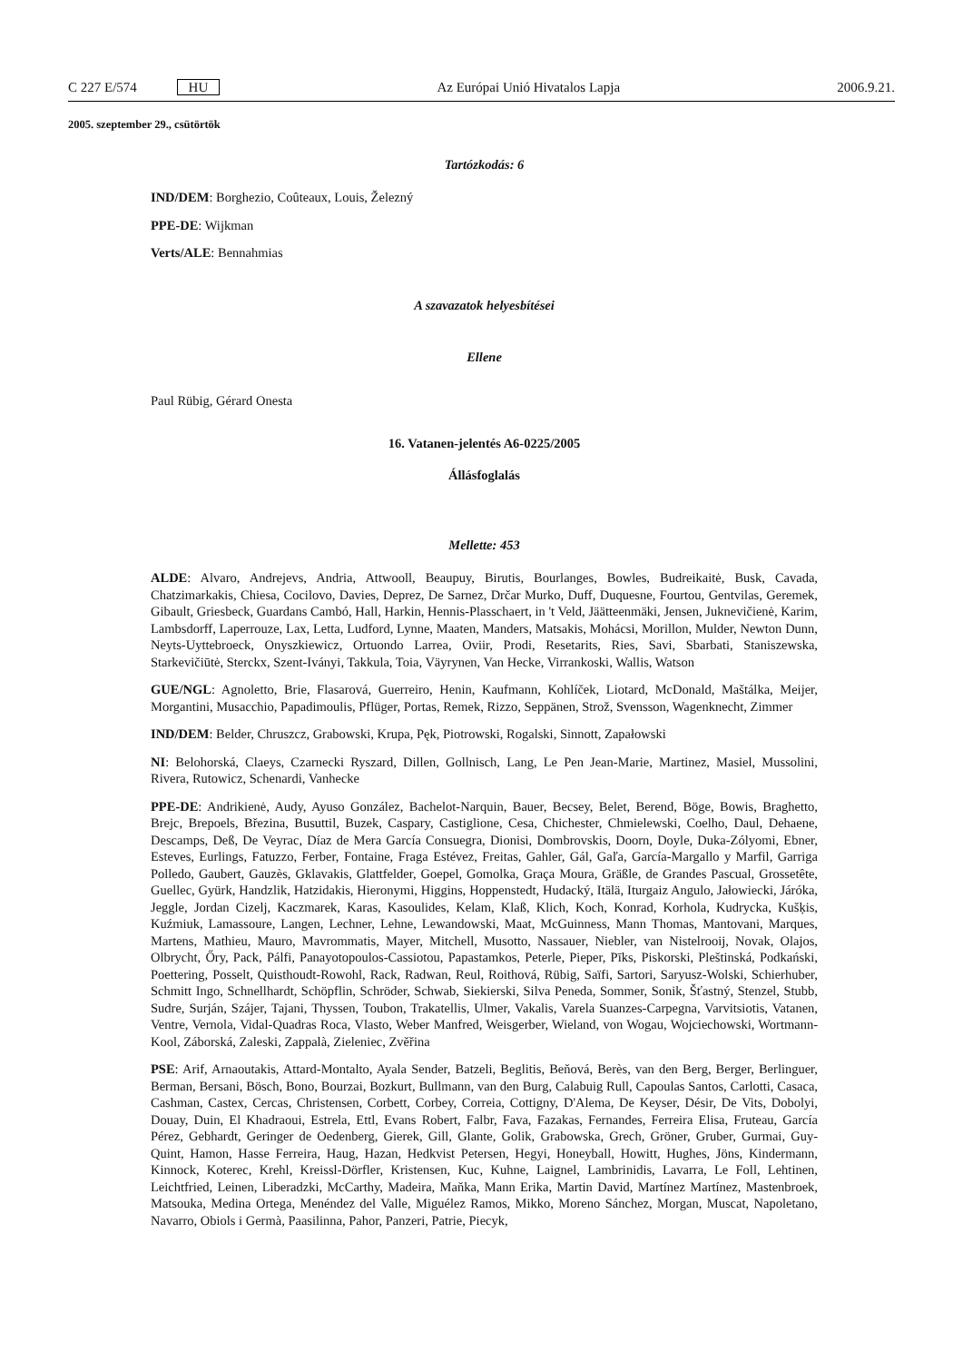C 227 E/574 HU Az Európai Unió Hivatalos Lapja 2006.9.21.
2005. szeptember 29., csütörtök
Tartózkodás: 6
IND/DEM: Borghezio, Coûteaux, Louis, Železný
PPE-DE: Wijkman
Verts/ALE: Bennahmias
A szavazatok helyesbítései
Ellene
Paul Rübig, Gérard Onesta
16. Vatanen-jelentés A6-0225/2005
Állásfoglalás
Mellette: 453
ALDE: Alvaro, Andrejevs, Andria, Attwooll, Beaupuy, Birutis, Bourlanges, Bowles, Budreikaitė, Busk, Cavada, Chatzimarkakis, Chiesa, Cocilovo, Davies, Deprez, De Sarnez, Drčar Murko, Duff, Duquesne, Fourtou, Gentvilas, Geremek, Gibault, Griesbeck, Guardans Cambó, Hall, Harkin, Hennis-Plasschaert, in 't Veld, Jäätteenmäki, Jensen, Juknevičienė, Karim, Lambsdorff, Laperrouze, Lax, Letta, Ludford, Lynne, Maaten, Manders, Matsakis, Mohácsi, Morillon, Mulder, Newton Dunn, Neyts-Uyttebroeck, Onyszkiewicz, Ortuondo Larrea, Oviir, Prodi, Resetarits, Ries, Savi, Sbarbati, Staniszewska, Starkevičiūtė, Sterckx, Szent-Iványi, Takkula, Toia, Väyrynen, Van Hecke, Virrankoski, Wallis, Watson
GUE/NGL: Agnoletto, Brie, Flasarová, Guerreiro, Henin, Kaufmann, Kohlíček, Liotard, McDonald, Maštálka, Meijer, Morgantini, Musacchio, Papadimoulis, Pflüger, Portas, Remek, Rizzo, Seppänen, Strož, Svensson, Wagenknecht, Zimmer
IND/DEM: Belder, Chruszcz, Grabowski, Krupa, Pęk, Piotrowski, Rogalski, Sinnott, Zapałowski
NI: Belohorská, Claeys, Czarnecki Ryszard, Dillen, Gollnisch, Lang, Le Pen Jean-Marie, Martinez, Masiel, Mussolini, Rivera, Rutowicz, Schenardi, Vanhecke
PPE-DE: Andrikienė, Audy, Ayuso González, Bachelot-Narquin, Bauer, Becsey, Belet, Berend, Böge, Bowis, Braghetto, Brejc, Brepoels, Březina, Busuttil, Buzek, Caspary, Castiglione, Cesa, Chichester, Chmielewski, Coelho, Daul, Dehaene, Descamps, Deß, De Veyrac, Díaz de Mera García Consuegra, Dionisi, Dombrovskis, Doorn, Doyle, Duka-Zólyomi, Ebner, Esteves, Eurlings, Fatuzzo, Ferber, Fontaine, Fraga Estévez, Freitas, Gahler, Gál, Gaľa, García-Margallo y Marfil, Garriga Polledo, Gaubert, Gauzès, Gklavakis, Glattfelder, Goepel, Gomolka, Graça Moura, Gräßle, de Grandes Pascual, Grossetête, Guellec, Gyürk, Handzlik, Hatzidakis, Hieronymi, Higgins, Hoppenstedt, Hudacký, Itälä, Iturgaiz Angulo, Jałowiecki, Járóka, Jeggle, Jordan Cizelj, Kaczmarek, Karas, Kasoulides, Kelam, Klaß, Klich, Koch, Konrad, Korhola, Kudrycka, Kušķis, Kuźmiuk, Lamassoure, Langen, Lechner, Lehne, Lewandowski, Maat, McGuinness, Mann Thomas, Mantovani, Marques, Martens, Mathieu, Mauro, Mavrommatis, Mayer, Mitchell, Musotto, Nassauer, Niebler, van Nistelrooij, Novak, Olajos, Olbrycht, Őry, Pack, Pálfi, Panayotopoulos-Cassiotou, Papastamkos, Peterle, Pieper, Pīks, Piskorski, Pleštinská, Podkański, Poettering, Posselt, Quisthoudt-Rowohl, Rack, Radwan, Reul, Roithová, Rübig, Saïfi, Sartori, Saryusz-Wolski, Schierhuber, Schmitt Ingo, Schnellhardt, Schöpflin, Schröder, Schwab, Siekierski, Silva Peneda, Sommer, Sonik, Šťastný, Stenzel, Stubb, Sudre, Surján, Szájer, Tajani, Thyssen, Toubon, Trakatellis, Ulmer, Vakalis, Varela Suanzes-Carpegna, Varvitsiotis, Vatanen, Ventre, Vernola, Vidal-Quadras Roca, Vlasto, Weber Manfred, Weisgerber, Wieland, von Wogau, Wojciechowski, Wortmann-Kool, Záborská, Zaleski, Zappalà, Zieleniec, Zvěřina
PSE: Arif, Arnaoutakis, Attard-Montalto, Ayala Sender, Batzeli, Beglitis, Beňová, Berès, van den Berg, Berger, Berlinguer, Berman, Bersani, Bösch, Bono, Bourzai, Bozkurt, Bullmann, van den Burg, Calabuig Rull, Capoulas Santos, Carlotti, Casaca, Cashman, Castex, Cercas, Christensen, Corbett, Corbey, Correia, Cottigny, D'Alema, De Keyser, Désir, De Vits, Dobolyi, Douay, Duin, El Khadraoui, Estrela, Ettl, Evans Robert, Falbr, Fava, Fazakas, Fernandes, Ferreira Elisa, Fruteau, García Pérez, Gebhardt, Geringer de Oedenberg, Gierek, Gill, Glante, Golik, Grabowska, Grech, Gröner, Gruber, Gurmai, Guy-Quint, Hamon, Hasse Ferreira, Haug, Hazan, Hedkvist Petersen, Hegyi, Honeyball, Howitt, Hughes, Jöns, Kindermann, Kinnock, Koterec, Krehl, Kreissl-Dörfler, Kristensen, Kuc, Kuhne, Laignel, Lambrinidis, Lavarra, Le Foll, Lehtinen, Leichtfried, Leinen, Liberadzki, McCarthy, Madeira, Maňka, Mann Erika, Martin David, Martínez Martínez, Mastenbroek, Matsouka, Medina Ortega, Menéndez del Valle, Miguélez Ramos, Mikko, Moreno Sánchez, Morgan, Muscat, Napoletano, Navarro, Obiols i Germà, Paasilinna, Pahor, Panzeri, Patrie, Piecyk,